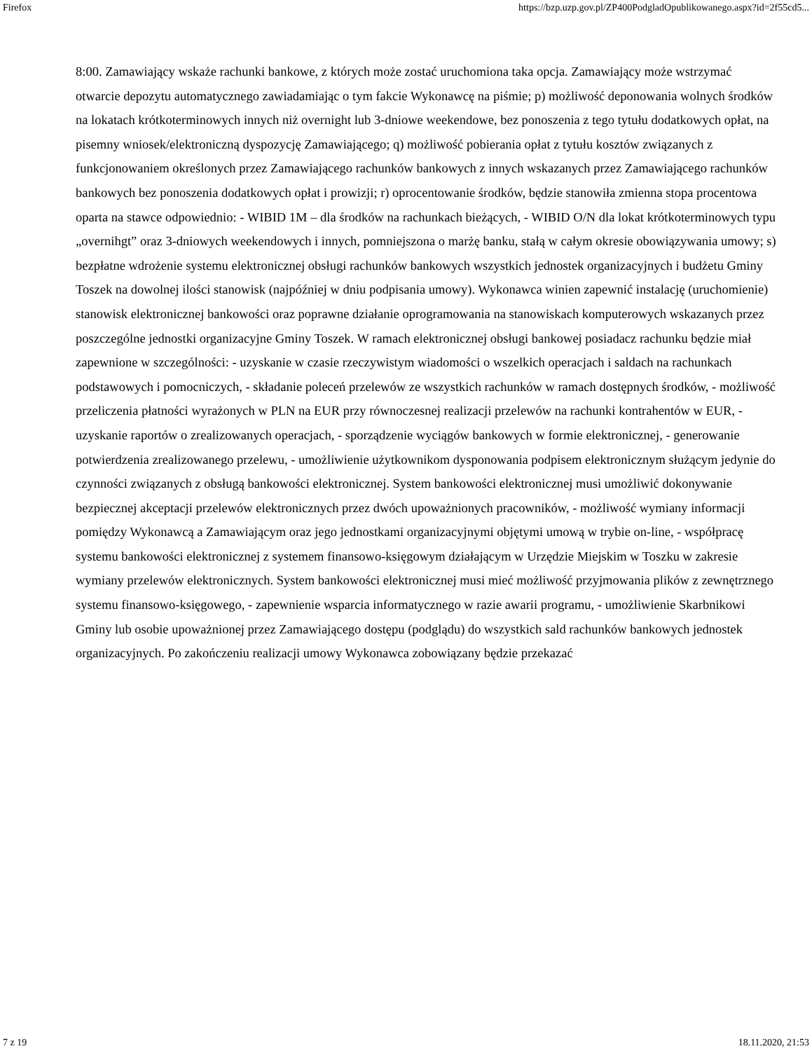Firefox https://bzp.uzp.gov.pl/ZP400PodgladOpublikowanego.aspx?id=2f55cd5...
8:00. Zamawiający wskaże rachunki bankowe, z których może zostać uruchomiona taka opcja. Zamawiający może wstrzymać otwarcie depozytu automatycznego zawiadamiając o tym fakcie Wykonawcę na piśmie; p) możliwość deponowania wolnych środków na lokatach krótkoterminowych innych niż overnight lub 3-dniowe weekendowe, bez ponoszenia z tego tytułu dodatkowych opłat, na pisemny wniosek/elektroniczną dyspozycję Zamawiającego; q) możliwość pobierania opłat z tytułu kosztów związanych z funkcjonowaniem określonych przez Zamawiającego rachunków bankowych z innych wskazanych przez Zamawiającego rachunków bankowych bez ponoszenia dodatkowych opłat i prowizji; r) oprocentowanie środków, będzie stanowiła zmienna stopa procentowa oparta na stawce odpowiednio: - WIBID 1M – dla środków na rachunkach bieżących, - WIBID O/N dla lokat krótkoterminowych typu „overnihgt” oraz 3-dniowych weekendowych i innych, pomniejszona o marżę banku, stałą w całym okresie obowiązywania umowy; s) bezpłatne wdrożenie systemu elektronicznej obsługi rachunków bankowych wszystkich jednostek organizacyjnych i budżetu Gminy Toszek na dowolnej ilości stanowisk (najpóźniej w dniu podpisania umowy). Wykonawca winien zapewnić instalację (uruchomienie) stanowisk elektronicznej bankowości oraz poprawne działanie oprogramowania na stanowiskach komputerowych wskazanych przez poszczególne jednostki organizacyjne Gminy Toszek. W ramach elektronicznej obsługi bankowej posiadacz rachunku będzie miał zapewnione w szczególności: - uzyskanie w czasie rzeczywistym wiadomości o wszelkich operacjach i saldach na rachunkach podstawowych i pomocniczych, - składanie poleceń przelewów ze wszystkich rachunków w ramach dostępnych środków, - możliwość przeliczenia płatności wyrażonych w PLN na EUR przy równoczesnej realizacji przelewów na rachunki kontrahentów w EUR, - uzyskanie raportów o zrealizowanych operacjach, - sporządzenie wyciągów bankowych w formie elektronicznej, - generowanie potwierdzenia zrealizowanego przelewu, - umożliwienie użytkownikom dysponowania podpisem elektronicznym służącym jedynie do czynności związanych z obsługą bankowości elektronicznej. System bankowości elektronicznej musi umożliwić dokonywanie bezpiecznej akceptacji przelewów elektronicznych przez dwóch upoważnionych pracowników, - możliwość wymiany informacji pomiędzy Wykonawcą a Zamawiającym oraz jego jednostkami organizacyjnymi objętymi umową w trybie on-line, - współpracę systemu bankowości elektronicznej z systemem finansowo-księgowym działającym w Urzędzie Miejskim w Toszku w zakresie wymiany przelewów elektronicznych. System bankowości elektronicznej musi mieć możliwość przyjmowania plików z zewnętrznego systemu finansowo-księgowego, - zapewnienie wsparcia informatycznego w razie awarii programu, - umożliwienie Skarbnikowi Gminy lub osobie upoważnionej przez Zamawiającego dostępu (podglądu) do wszystkich sald rachunków bankowych jednostek organizacyjnych. Po zakończeniu realizacji umowy Wykonawca zobowiązany będzie przekazać
7 z 19 18.11.2020, 21:53